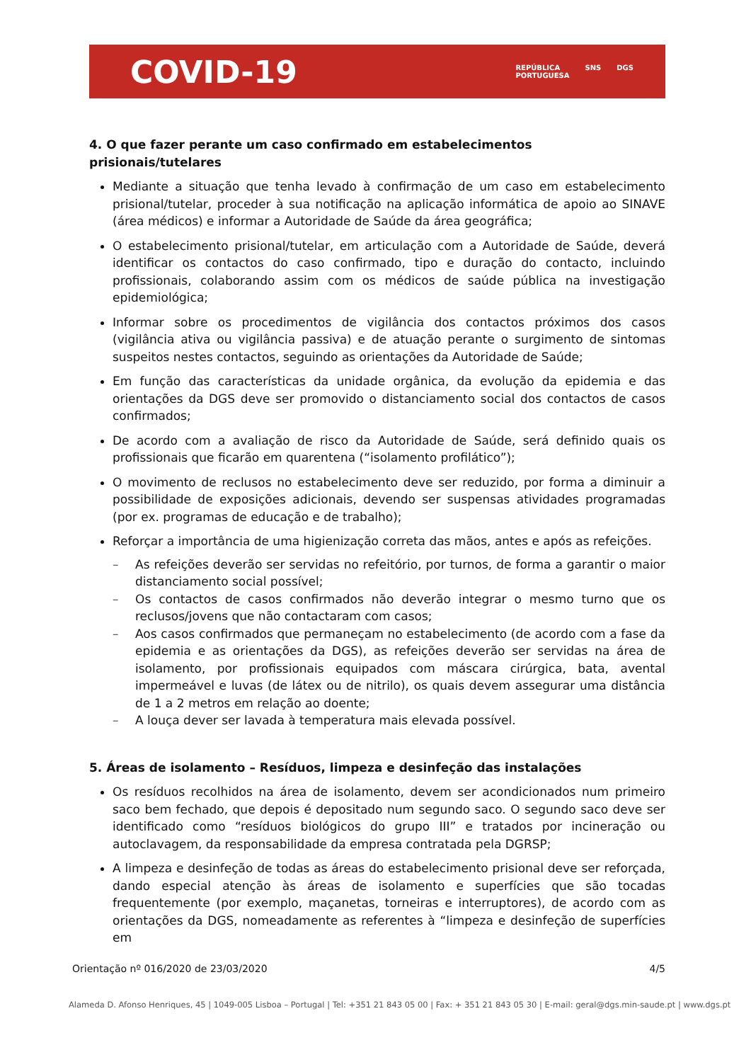COVID-19
REPÚBLICA
PORTUGUESA SNS DGS
4. O que fazer perante um caso confirmado em estabelecimentos prisionais/tutelares
Mediante a situação que tenha levado à confirmação de um caso em estabelecimento prisional/tutelar, proceder à sua notificação na aplicação informática de apoio ao SINAVE (área médicos) e informar a Autoridade de Saúde da área geográfica;
O estabelecimento prisional/tutelar, em articulação com a Autoridade de Saúde, deverá identificar os contactos do caso confirmado, tipo e duração do contacto, incluindo profissionais, colaborando assim com os médicos de saúde pública na investigação epidemiológica;
Informar sobre os procedimentos de vigilância dos contactos próximos dos casos (vigilância ativa ou vigilância passiva) e de atuação perante o surgimento de sintomas suspeitos nestes contactos, seguindo as orientações da Autoridade de Saúde;
Em função das características da unidade orgânica, da evolução da epidemia e das orientações da DGS deve ser promovido o distanciamento social dos contactos de casos confirmados;
De acordo com a avaliação de risco da Autoridade de Saúde, será definido quais os profissionais que ficarão em quarentena (“isolamento profilático”);
O movimento de reclusos no estabelecimento deve ser reduzido, por forma a diminuir a possibilidade de exposições adicionais, devendo ser suspensas atividades programadas (por ex. programas de educação e de trabalho);
Reforçar a importância de uma higienização correta das mãos, antes e após as refeições.
– As refeições deverão ser servidas no refeitório, por turnos, de forma a garantir o maior distanciamento social possível;
– Os contactos de casos confirmados não deverão integrar o mesmo turno que os reclusos/jovens que não contactaram com casos;
– Aos casos confirmados que permaneçam no estabelecimento (de acordo com a fase da epidemia e as orientações da DGS), as refeições deverão ser servidas na área de isolamento, por profissionais equipados com máscara cirúrgica, bata, avental impermeável e luvas (de látex ou de nitrilo), os quais devem assegurar uma distância de 1 a 2 metros em relação ao doente;
– A louça dever ser lavada à temperatura mais elevada possível.
5. Áreas de isolamento – Resíduos, limpeza e desinfeção das instalações
Os resíduos recolhidos na área de isolamento, devem ser acondicionados num primeiro saco bem fechado, que depois é depositado num segundo saco. O segundo saco deve ser identificado como “resíduos biológicos do grupo III” e tratados por incineração ou autoclavagem, da responsabilidade da empresa contratada pela DGRSP;
A limpeza e desinfeção de todas as áreas do estabelecimento prisional deve ser reforçada, dando especial atenção às áreas de isolamento e superfícies que são tocadas frequentemente (por exemplo, maçanetas, torneiras e interruptores), de acordo com as orientações da DGS, nomeadamente as referentes à “limpeza e desinfeção de superfícies em
Orientação nº 016/2020 de 23/03/2020 4/5
Alameda D. Afonso Henriques, 45 | 1049-005 Lisboa – Portugal | Tel: +351 21 843 05 00 | Fax: + 351 21 843 05 30 | E-mail: geral@dgs.min-saude.pt | www.dgs.pt